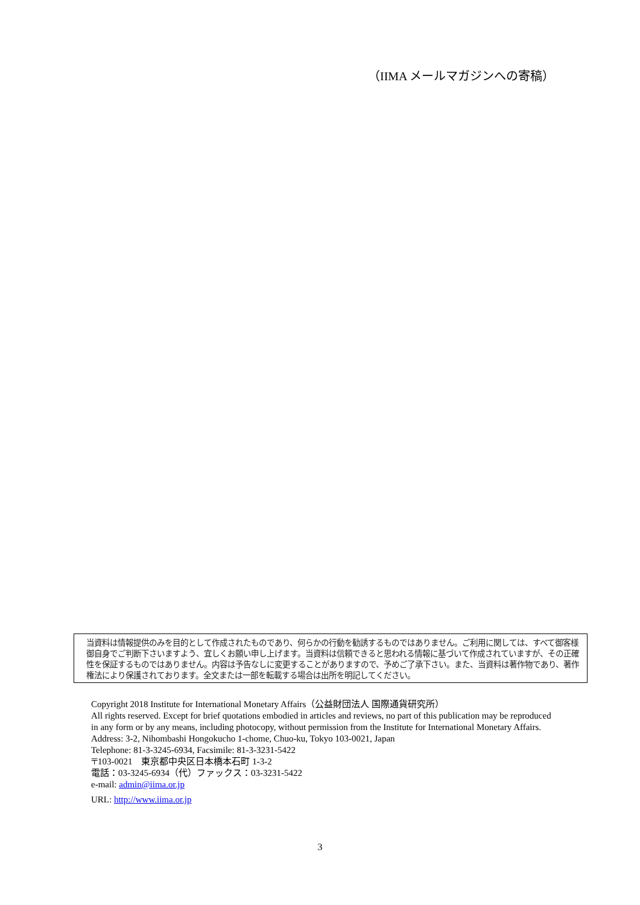（IIMA メールマガジンへの寄稿）
当資料は情報提供のみを目的として作成されたものであり、何らかの行動を勧誘するものではありません。ご利用に関しては、すべて御客様御自身でご判断下さいますよう、宜しくお願い申し上げます。当資料は信頼できると思われる情報に基づいて作成されていますが、その正確性を保証するものではありません。内容は予告なしに変更することがありますので、予めご了承下さい。また、当資料は著作物であり、著作権法により保護されております。全文または一部を転載する場合は出所を明記してください。
Copyright 2018 Institute for International Monetary Affairs（公益財団法人 国際通貨研究所）
All rights reserved. Except for brief quotations embodied in articles and reviews, no part of this publication may be reproduced in any form or by any means, including photocopy, without permission from the Institute for International Monetary Affairs.
Address: 3-2, Nihombashi Hongokucho 1-chome, Chuo-ku, Tokyo 103-0021, Japan
Telephone: 81-3-3245-6934, Facsimile: 81-3-3231-5422
〒103-0021　東京都中央区日本橋本石町 1-3-2
電話：03-3245-6934（代）ファックス：03-3231-5422
e-mail: admin@iima.or.jp
URL: http://www.iima.or.jp
3